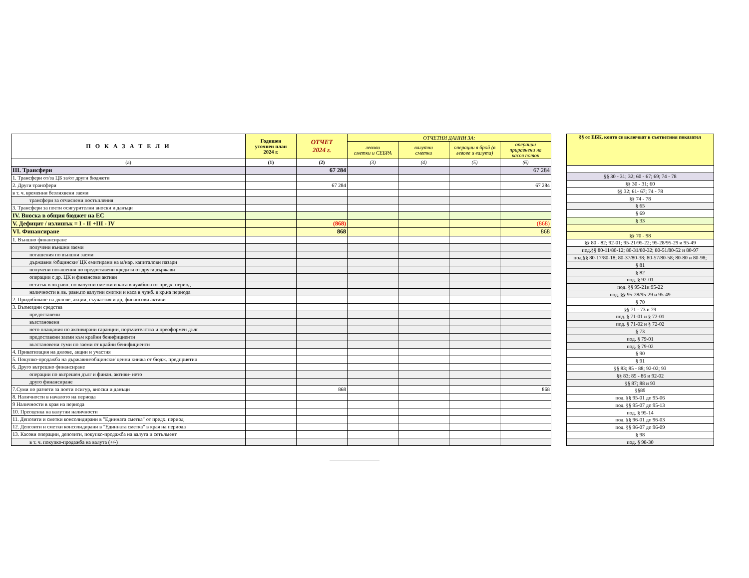| П О К А З А Т Е Л И | Годишен уточнен план 2024 г. | ОТЧЕТ 2024 г. | ОТЧЕТНИ ДАННИ ЗА: | | | |
| --- | --- | --- | --- | --- | --- | --- |
| | | | левови сметки и СЕБРА | валутни сметки | операции в брой (в левове и валута) | операции приравнени на касов поток |
| (а) | (1) | (2) | (3) | (4) | (5) | (6) |
| III. Трансфери | | 67 284 | | | | 67 284 |
| 1. Трансфери от/за ЦБ за/от други бюджети | | | | | | |
| 2. Други трансфери | | 67 284 | | | | 67 284 |
| в т. ч. временни безлихвени заеми | | | | | | |
| трансфери за отчислени постъпления | | | | | | |
| 3. Трансфери за поети осигурителни вноски и данъци | | | | | | |
| IV. Вноска в общия бюджет на ЕС | | | | | | |
| V. Дефицит / излишък = I - II +III - IV | | (868) | | | | (868) |
| VI. Финансиране | | 868 | | | | 868 |
| 1. Външно финансиране | | | | | | |
| получени външни заеми | | | | | | |
| погашения по външни заеми | | | | | | |
| държавни /общински/ ЦК емитирани на м/нар. капиталови пазари | | | | | | |
| получени погашения по предоставени кредити от други държави | | | | | | |
| операции с др. ЦК и финансови активи | | | | | | |
| остатък в лв.равн. по валутни сметки и каса в чужбина от предх. период | | | | | | |
| наличности в лв. равн.по валутни сметки и каса в чужб. в кр.на периода | | | | | | |
| 2. Придобиване на дялове, акции, съучастия и др, финансови активи | | | | | | |
| 3. Възмездни средства | | | | | | |
| предоставени | | | | | | |
| възстановени | | | | | | |
| нето плащания по активирани гаранции, поръчителства и преоформен дълг | | | | | | |
| предоставени заеми към крайни бенифициенти | | | | | | |
| възстановени суми по заеми от крайни бенифициенти | | | | | | |
| 4. Приватизация на дялове, акции и участия | | | | | | |
| 5. Покупко-продажба на държавни/общински/ ценни книжа от бюдж. предприятия | | | | | | |
| 6. Друго вътрешно финансиране | | | | | | |
| операции по вътрешен дълг и финан. активи- нето | | | | | | |
| друго финансиране | | | | | | |
| 7.Суми по разчети за поети осигур, вноски и данъци | | 868 | | | | 868 |
| 8. Наличности в началото на периода | | | | | | |
| 9 Наличности в края на периода | | | | | | |
| 10. Преоценка на валутни наличности | | | | | | |
| 11. Депозити и сметки консолидирани в "Единната сметка" от предх. период | | | | | | |
| 12. Депозити и сметки консолидирани в "Единната сметка" в края на периода | | | | | | |
| 13. Касови операции, депозити, покупко-продажба на валута и сетълмент | | | | | | |
| в т. ч. покупко-продажба на валута (+/-) | | | | | | |
| §§ от ЕБК, които се включват в съответния показател |
| --- |
| §§ 30 - 31; 32; 60 - 67; 69; 74 - 78 |
| §§ 30 - 31; 60 |
| §§ 32; 61- 67; 74 - 78 |
| §§ 74 - 78 |
| § 65 |
| § 69 |
| § 33 |
| §§ 70 - 98 |
| §§ 80 - 82; 92-01; 95-21/95-22; 95-28/95-29 и 95-49 |
| под.§§ 80-11/80-12; 80-31/80-32; 80-51/80-52 и 80-97 |
| под.§§ 80-17/80-18; 80-37/80-38; 80-57/80-58; 80-80 и 80-98; |
| § 81 |
| § 82 |
| под. § 92-01 |
| под. §§ 95-21и 95-22 |
| под. §§ 95-28/95-29 и 95-49 |
| § 70 |
| §§ 71 - 73 и 79 |
| под. § 71-01 и § 72-01 |
| под. § 71-02 и § 72-02 |
| § 73 |
| под. § 79-01 |
| под. § 79-02 |
| § 90 |
| § 91 |
| §§ 83; 85 - 88; 92-02; 93 |
| §§ 83; 85 - 86 и 92-02 |
| §§ 87; 88 и 93 |
| §§89 |
| под. §§ 95-01 до 95-06 |
| под. §§ 95-07 до 95-13 |
| под. § 95-14 |
| под. §§ 96-01 до 96-03 |
| под. §§ 96-07 до 96-09 |
| § 98 |
| под. § 98-30 |